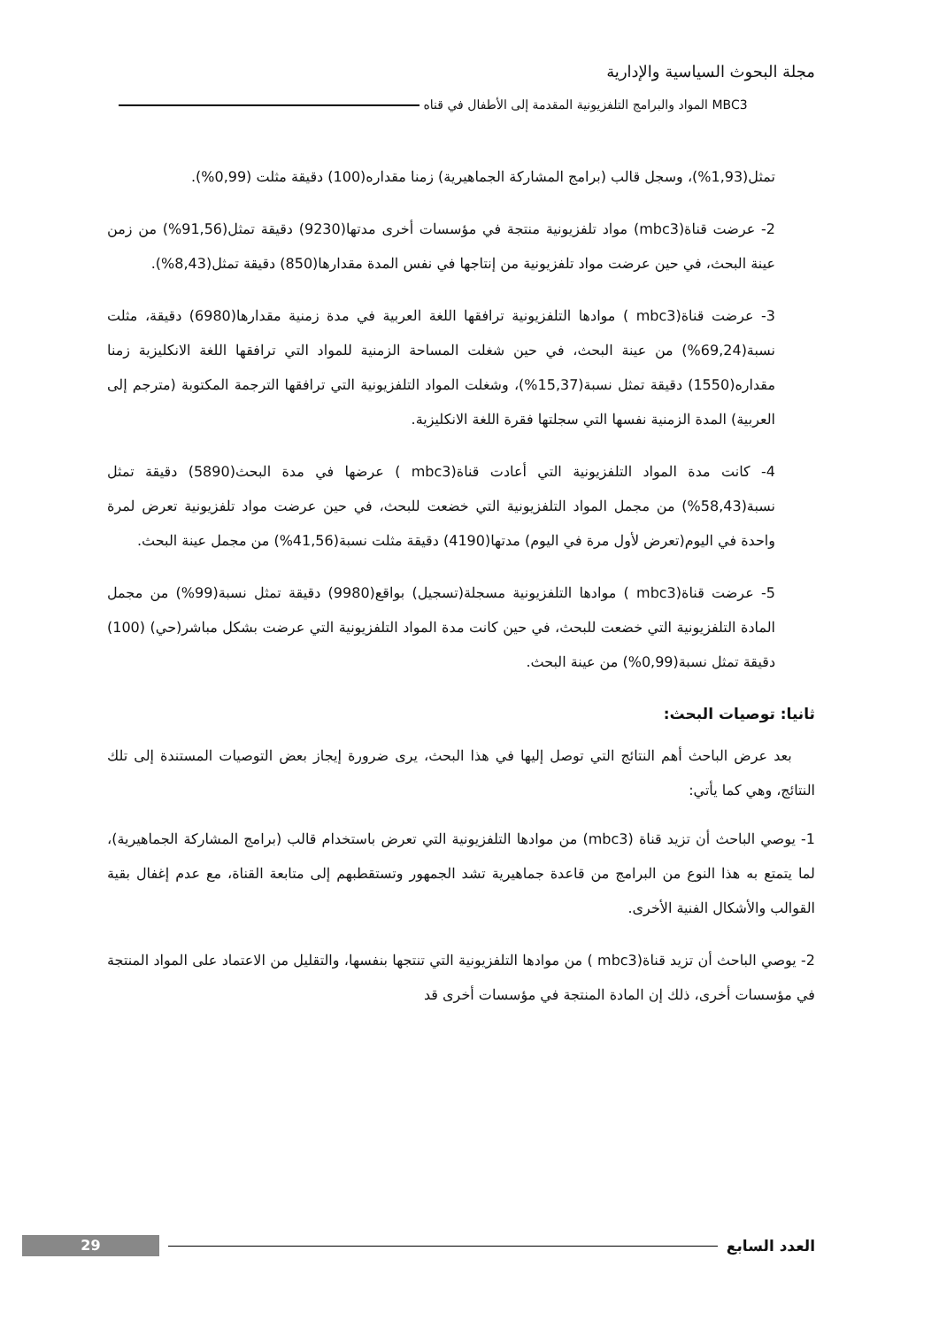مجلة البحوث السياسية والإدارية
MBC3 المواد والبرامج التلفزيونية المقدمة إلى الأطفال في قناه
تمثل(1,93%)، وسجل قالب (برامج المشاركة الجماهيرية) زمنا مقداره(100) دقيقة مثلت (0,99%).
2- عرضت قناة(mbc3) مواد تلفزيونية منتجة في مؤسسات أخرى مدتها(9230) دقيقة تمثل(91,56%) من زمن عينة البحث، في حين عرضت مواد تلفزيونية من إنتاجها في نفس المدة مقدارها(850) دقيقة تمثل(8,43%).
3- عرضت قناة(mbc3 ) موادها التلفزيونية ترافقها اللغة العربية في مدة زمنية مقدارها(6980) دقيقة، مثلت نسبة(69,24%) من عينة البحث، في حين شغلت المساحة الزمنية للمواد التي ترافقها اللغة الانكليزية زمنا مقداره(1550) دقيقة تمثل نسبة(15,37%)، وشغلت المواد التلفزيونية التي ترافقها الترجمة المكتوبة (مترجم إلى العربية) المدة الزمنية نفسها التي سجلتها فقرة اللغة الانكليزية.
4- كانت مدة المواد التلفزيونية التي أعادت قناة(mbc3 ) عرضها في مدة البحث(5890) دقيقة تمثل نسبة(58,43%) من مجمل المواد التلفزيونية التي خضعت للبحث، في حين عرضت مواد تلفزيونية تعرض لمرة واحدة في اليوم(تعرض لأول مرة في اليوم) مدتها(4190) دقيقة مثلت نسبة(41,56%) من مجمل عينة البحث.
5- عرضت قناة(mbc3 ) موادها التلفزيونية مسجلة(تسجيل) بواقع(9980) دقيقة تمثل نسبة(99%) من مجمل المادة التلفزيونية التي خضعت للبحث، في حين كانت مدة المواد التلفزيونية التي عرضت بشكل مباشر(حي) (100) دقيقة تمثل نسبة(0,99%) من عينة البحث.
ثانيا: توصيات البحث:
بعد عرض الباحث أهم النتائج التي توصل إليها في هذا البحث، يرى ضرورة إيجاز بعض التوصيات المستندة إلى تلك النتائج، وهي كما يأتي:
1- يوصي الباحث أن تزيد قناة (mbc3) من موادها التلفزيونية التي تعرض باستخدام قالب (برامج المشاركة الجماهيرية)، لما يتمتع به هذا النوع من البرامج من قاعدة جماهيرية تشد الجمهور وتستقطبهم إلى متابعة القناة، مع عدم إغفال بقية القوالب والأشكال الفنية الأخرى.
2- يوصي الباحث أن تزيد قناة(mbc3 ) من موادها التلفزيونية التي تنتجها بنفسها، والتقليل من الاعتماد على المواد المنتجة في مؤسسات أخرى، ذلك إن المادة المنتجة في مؤسسات أخرى قد
العدد السابع
29